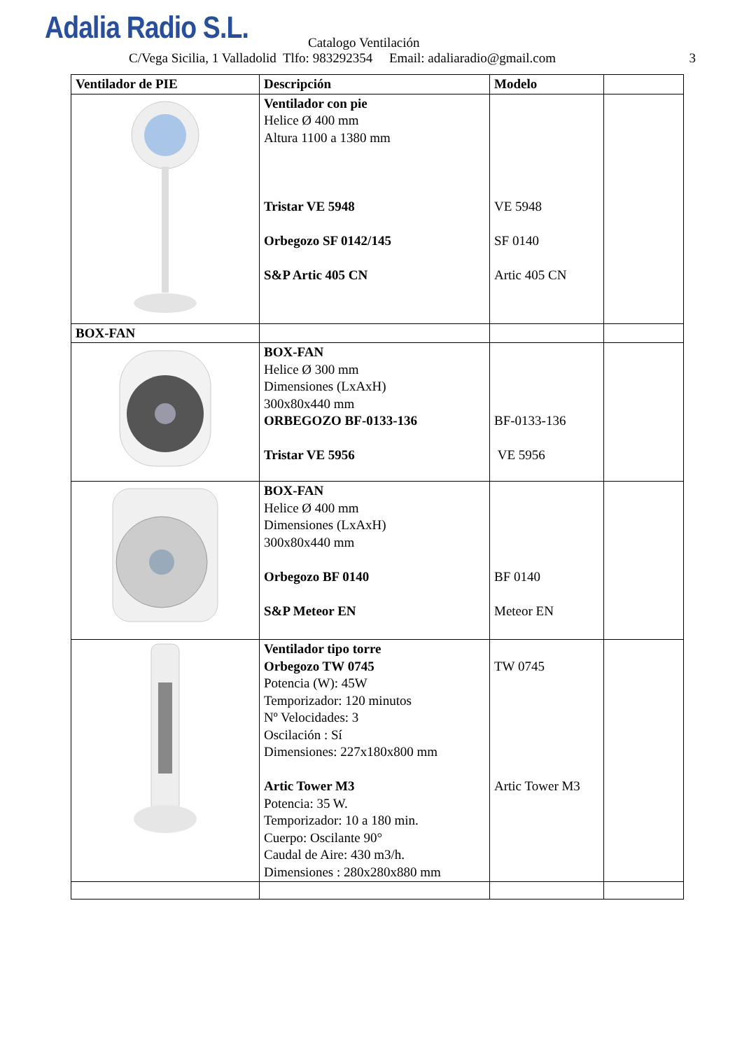Adalia Radio S.L.
Catalogo Ventilación
C/Vega Sicilia, 1 Valladolid Tlfo: 983292354 Email: adaliaradio@gmail.com 3
| Ventilador de PIE | Descripción | Modelo | |
| --- | --- | --- | --- |
| | Ventilador con pie Helice Ø 400 mm Altura 1100 a 1380 mm Tristar VE 5948 Orbegozo SF 0142/145 S&P Artic 405 CN | VE 5948 SF 0140 Artic 405 CN | |
| BOX-FAN | | | |
| | BOX-FAN Helice Ø 300 mm Dimensiones (LxAxH) 300x80x440 mm ORBEGOZO BF-0133-136 Tristar VE 5956 | BF-0133-136 VE 5956 | |
| | BOX-FAN Helice Ø 400 mm Dimensiones (LxAxH) 300x80x440 mm Orbegozo BF 0140 S&P Meteor EN | BF 0140 Meteor EN | |
| | Ventilador tipo torre Orbegozo TW 0745 Potencia (W): 45W Temporizador: 120 minutos Nº Velocidades: 3 Oscilación : Sí Dimensiones: 227x180x800 mm Artic Tower M3 Potencia: 35 W. Temporizador: 10 a 180 min. Cuerpo: Oscilante 90° Caudal de Aire: 430 m3/h. Dimensiones : 280x280x880 mm | TW 0745 Artic Tower M3 | |